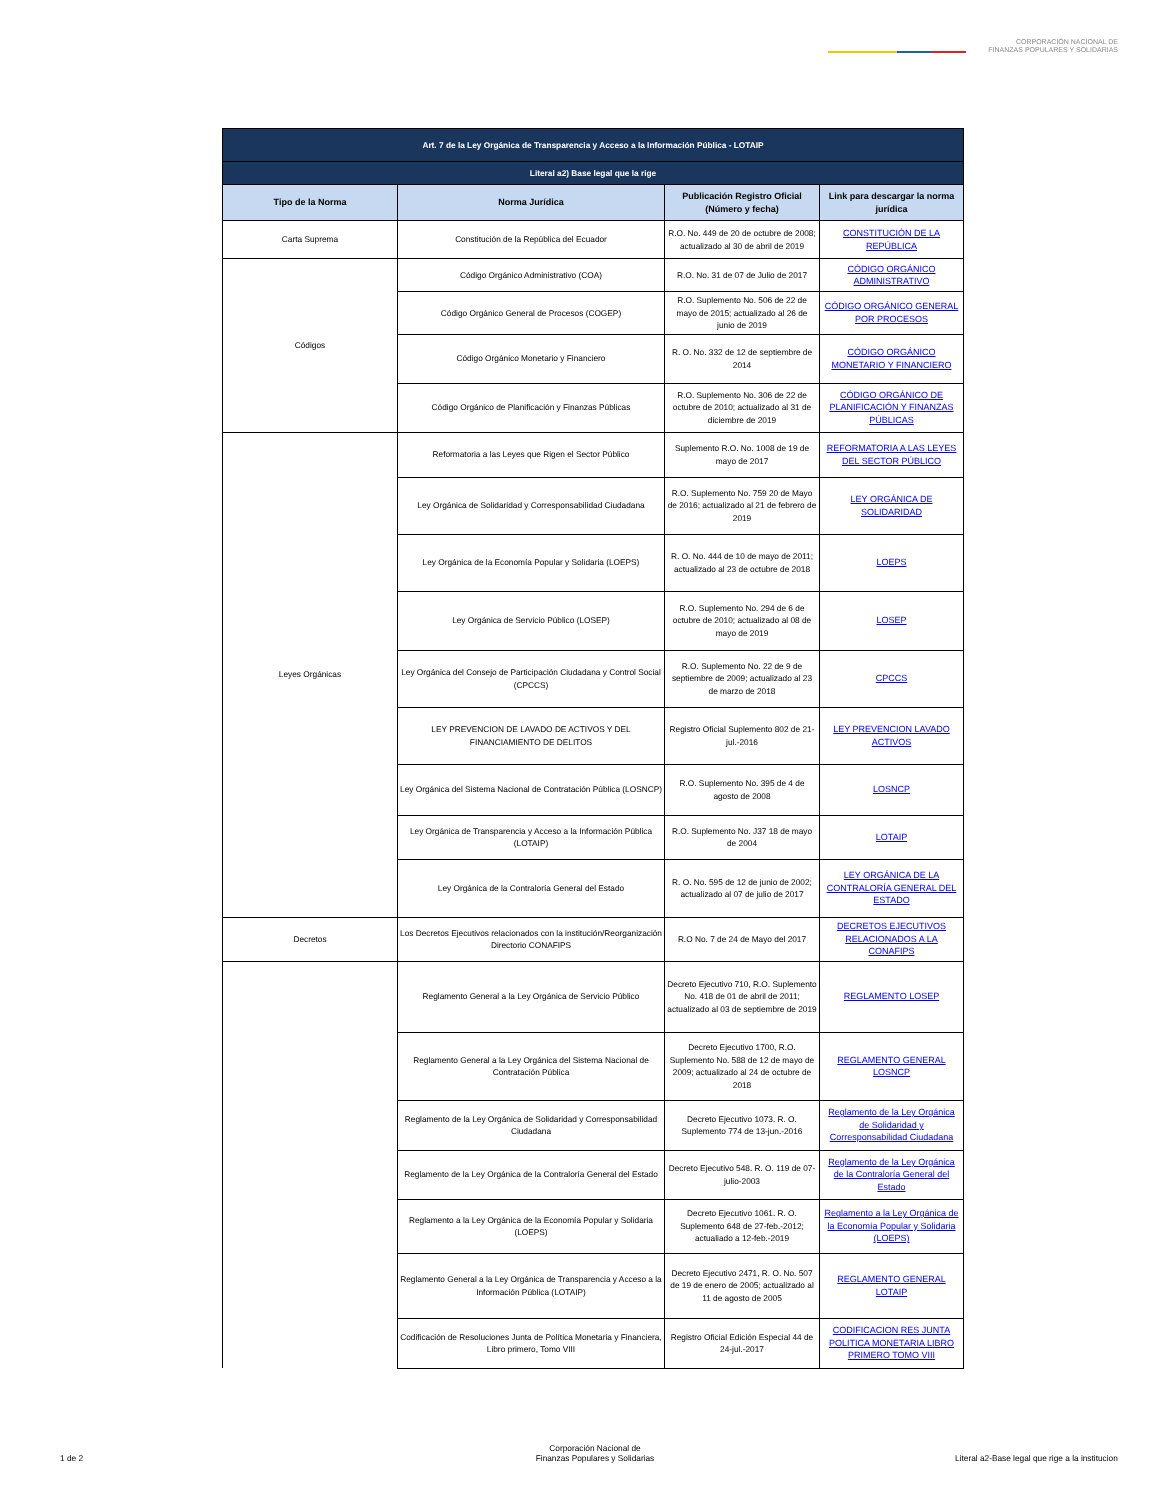CORPORACIÓN NACIONAL DE
FINANZAS POPULARES Y SOLIDARIAS
| Art. 7 de la Ley Orgánica de Transparencia y Acceso a la Información Pública - LOTAIP | | | |
| --- | --- | --- | --- |
| Literal a2) Base legal que la rige | | | |
| Tipo de la Norma | Norma Jurídica | Publicación Registro Oficial (Número y fecha) | Link para descargar la norma jurídica |
| Carta Suprema | Constitución de la República del Ecuador | R.O. No. 449 de 20 de octubre de 2008; actualizado al 30 de abril de 2019 | CONSTITUCIÓN DE LA REPÚBLICA |
| Códigos | Código Orgánico Administrativo (COA) | R.O. No. 31 de 07 de Julio de 2017 | CÓDIGO ORGÁNICO ADMINISTRATIVO |
| | Código Orgánico General de Procesos (COGEP) | R.O. Suplemento No. 506 de 22 de mayo de 2015; actualizado al 26 de junio de 2019 | CÓDIGO ORGÁNICO GENERAL POR PROCESOS |
| | Código Orgánico Monetario y Financiero | R. O. No. 332 de 12 de septiembre de 2014 | CÓDIGO ORGÁNICO MONETARIO Y FINANCIERO |
| | Código Orgánico de Planificación y Finanzas Públicas | R.O. Suplemento No. 306 de 22 de octubre de 2010; actualizado al 31 de diciembre de 2019 | CÓDIGO ORGÁNICO DE PLANIFICACIÓN Y FINANZAS PÚBLICAS |
| Leyes Orgánicas | Reformatoria a las Leyes que Rigen el Sector Público | Suplemento R.O. No. 1008 de 19 de mayo de 2017 | REFORMATORIA A LAS LEYES DEL SECTOR PÚBLICO |
| | Ley Orgánica de Solidaridad y Corresponsabilidad Ciudadana | R.O. Suplemento No. 759 20 de Mayo de 2016; actualizado al 21 de febrero de 2019 | LEY ORGÁNICA DE SOLIDARIDAD |
| | Ley Orgánica de la Economía Popular y Solidaria (LOEPS) | R. O. No. 444 de 10 de mayo de 2011; actualizado al 23 de octubre de 2018 | LOEPS |
| | Ley Orgánica de Servicio Público (LOSEP) | R.O. Suplemento No. 294 de 6 de octubre de 2010; actualizado al 08 de mayo de 2019 | LOSEP |
| | Ley Orgánica del Consejo de Participación Ciudadana y Control Social (CPCCS) | R.O. Suplemento No. 22 de 9 de septiembre de 2009; actualizado al 23 de marzo de 2018 | CPCCS |
| | LEY PREVENCION DE LAVADO DE ACTIVOS Y DEL FINANCIAMIENTO DE DELITOS | Registro Oficial Suplemento 802 de 21-jul.-2016 | LEY PREVENCION LAVADO ACTIVOS |
| | Ley Orgánica del Sistema Nacional de Contratación Pública (LOSNCP) | R.O. Suplemento No. 395 de 4 de agosto de 2008 | LOSNCP |
| | Ley Orgánica de Transparencia y Acceso a la Información Pública (LOTAIP) | R.O. Suplemento No. J37 18 de mayo de 2004 | LOTAIP |
| | Ley Orgánica de la Contraloría General del Estado | R. O. No. 595 de 12 de junio de 2002; actualizado al 07 de julio de 2017 | LEY ORGÁNICA DE LA CONTRALORÍA GENERAL DEL ESTADO |
| Decretos | Los Decretos Ejecutivos relacionados con la institución/Reorganización Directorio CONAFIPS | R.O No. 7 de 24 de Mayo del 2017 | DECRETOS EJECUTIVOS RELACIONADOS A LA CONAFIPS |
| | Reglamento General a la Ley Orgánica de Servicio Público | Decreto Ejecutivo 710, R.O. Suplemento No. 418 de 01 de abril de 2011; actualizado al 03 de septiembre de 2019 | REGLAMENTO LOSEP |
| | Reglamento General a la Ley Orgánica del Sistema Nacional de Contratación Pública | Decreto Ejecutivo 1700, R.O. Suplemento No. 588 de 12 de mayo de 2009; actualizado al 24 de octubre de 2018 | REGLAMENTO GENERAL LOSNCP |
| | Reglamento de la Ley Orgánica de Solidaridad y Corresponsabilidad Ciudadana | Decreto Ejecutivo 1073. R. O. Suplemento 774 de 13-jun.-2016 | Reglamento de la Ley Orgánica de Solidaridad y Corresponsabilidad Ciudadana |
| | Reglamento de la Ley Orgánica de la Contraloría General del Estado | Decreto Ejecutivo 548. R. O. 119 de 07-julio-2003 | Reglamento de la Ley Orgánica de la Contraloría General del Estado |
| | Reglamento a la Ley Orgánica de la Economía Popular y Solidaria (LOEPS) | Decreto Ejecutivo 1061. R. O. Suplemento 648 de 27-feb.-2012; actualiado a 12-feb.-2019 | Reglamento a la Ley Orgánica de la Economía Popular y Solidaria (LOEPS) |
| | Reglamento General a la Ley Orgánica de Transparencia y Acceso a la Información Pública (LOTAIP) | Decreto Ejecutivo 2471, R. O. No. 507 de 19 de enero de 2005; actualizado al 11 de agosto de 2005 | REGLAMENTO GENERAL LOTAIP |
| | Codificación de Resoluciones Junta de Política Monetaria y Financiera, Libro primero, Tomo VIII | Registro Oficial Edición Especial 44 de 24-jul.-2017 | CODIFICACION RES JUNTA POLITICA MONETARIA LIBRO PRIMERO TOMO VIII |
1 de 2
Corporación Nacional de
Finanzas Populares y Solidarias
Literal a2-Base legal que rige a la institucion